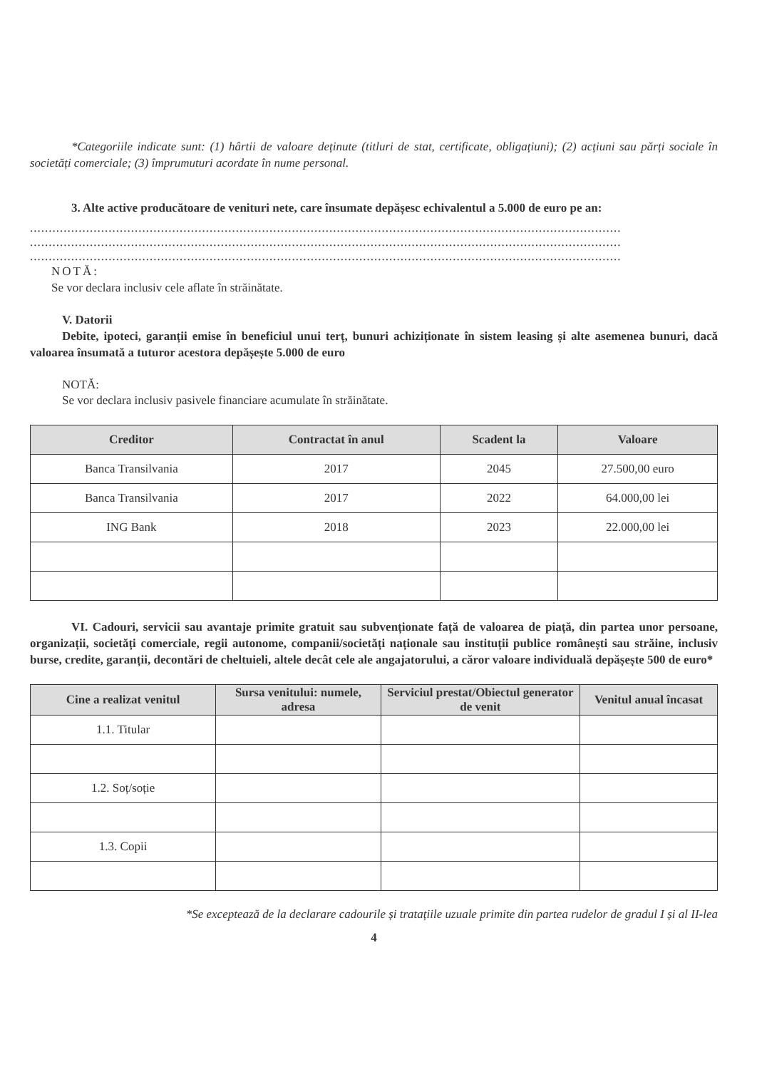*Categoriile indicate sunt: (1) hârtii de valoare deținute (titluri de stat, certificate, obligațiuni); (2) acțiuni sau părți sociale în societăți comerciale; (3) împrumuturi acordate în nume personal.
3. Alte active producătoare de venituri nete, care însumate depășesc echivalentul a 5.000 de euro pe an:
..............................................................................................................................................................
..............................................................................................................................................................
..............................................................................................................................................................
NOTĂ:
Se vor declara inclusiv cele aflate în străinătate.
V. Datorii
Debite, ipoteci, garanții emise în beneficiul unui terț, bunuri achiziționate în sistem leasing și alte asemenea bunuri, dacă valoarea însumată a tuturor acestora depășește 5.000 de euro
NOTĂ:
Se vor declara inclusiv pasivele financiare acumulate în străinătate.
| Creditor | Contractat în anul | Scadent la | Valoare |
| --- | --- | --- | --- |
| Banca Transilvania | 2017 | 2045 | 27.500,00 euro |
| Banca Transilvania | 2017 | 2022 | 64.000,00 lei |
| ING Bank | 2018 | 2023 | 22.000,00 lei |
VI. Cadouri, servicii sau avantaje primite gratuit sau subvenționate față de valoarea de piață, din partea unor persoane, organizații, societăți comerciale, regii autonome, companii/societăți naționale sau instituții publice românești sau străine, inclusiv burse, credite, garanții, decontări de cheltuieli, altele decât cele ale angajatorului, a căror valoare individuală depășește 500 de euro*
| Cine a realizat venitul | Sursa venitului: numele, adresa | Serviciul prestat/Obiectul generator de venit | Venitul anual încasat |
| --- | --- | --- | --- |
| 1.1. Titular | | | |
| 1.2. Soț/soție | | | |
| 1.3. Copii | | | |
*Se exceptează de la declarare cadourile și tratațiile uzuale primite din partea rudelor de gradul I și al II-lea
4